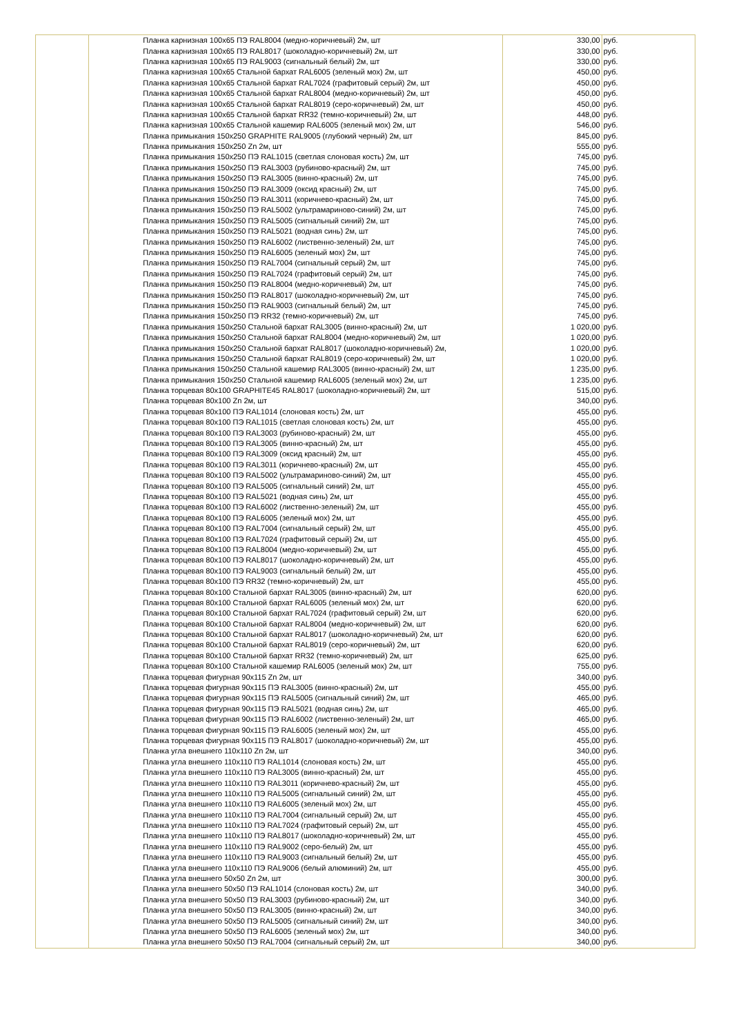| | | Планка карнизная 100х65 ПЭ RAL8004 (медно-коричневый) 2м, шт | 330,00 | руб. |
| | | Планка карнизная 100х65 ПЭ RAL8017 (шоколадно-коричневый) 2м, шт | 330,00 | руб. |
| | | Планка карнизная 100х65 ПЭ RAL9003 (сигнальный белый) 2м, шт | 330,00 | руб. |
| | | Планка карнизная 100х65 Стальной бархат RAL6005 (зеленый мох) 2м, шт | 450,00 | руб. |
| | | Планка карнизная 100х65 Стальной бархат RAL7024 (графитовый серый) 2м, шт | 450,00 | руб. |
| | | Планка карнизная 100х65 Стальной бархат RAL8004 (медно-коричневый) 2м, шт | 450,00 | руб. |
| | | Планка карнизная 100х65 Стальной бархат RAL8019 (серо-коричневый) 2м, шт | 450,00 | руб. |
| | | Планка карнизная 100х65 Стальной бархат RR32 (темно-коричневый) 2м, шт | 448,00 | руб. |
| | | Планка карнизная 100х65 Стальной кашемир RAL6005 (зеленый мох) 2м, шт | 546,00 | руб. |
| | | Планка примыкания 150х250 GRAPHITE RAL9005 (глубокий черный) 2м, шт | 845,00 | руб. |
| | | Планка примыкания 150х250 Zn 2м, шт | 555,00 | руб. |
| | | Планка примыкания 150х250 ПЭ RAL1015 (светлая слоновая кость) 2м, шт | 745,00 | руб. |
| | | Планка примыкания 150х250 ПЭ RAL3003 (рубиново-красный) 2м, шт | 745,00 | руб. |
| | | Планка примыкания 150х250 ПЭ RAL3005 (винно-красный) 2м, шт | 745,00 | руб. |
| | | Планка примыкания 150х250 ПЭ RAL3009 (оксид красный) 2м, шт | 745,00 | руб. |
| | | Планка примыкания 150х250 ПЭ RAL3011 (коричнево-красный) 2м, шт | 745,00 | руб. |
| | | Планка примыкания 150х250 ПЭ RAL5002 (ультрамариново-синий) 2м, шт | 745,00 | руб. |
| | | Планка примыкания 150х250 ПЭ RAL5005 (сигнальный синий) 2м, шт | 745,00 | руб. |
| | | Планка примыкания 150х250 ПЭ RAL5021 (водная синь) 2м, шт | 745,00 | руб. |
| | | Планка примыкания 150х250 ПЭ RAL6002 (лиственно-зеленый) 2м, шт | 745,00 | руб. |
| | | Планка примыкания 150х250 ПЭ RAL6005 (зеленый мох) 2м, шт | 745,00 | руб. |
| | | Планка примыкания 150х250 ПЭ RAL7004 (сигнальный серый) 2м, шт | 745,00 | руб. |
| | | Планка примыкания 150х250 ПЭ RAL7024 (графитовый серый) 2м, шт | 745,00 | руб. |
| | | Планка примыкания 150х250 ПЭ RAL8004 (медно-коричневый) 2м, шт | 745,00 | руб. |
| | | Планка примыкания 150х250 ПЭ RAL8017 (шоколадно-коричневый) 2м, шт | 745,00 | руб. |
| | | Планка примыкания 150х250 ПЭ RAL9003 (сигнальный белый) 2м, шт | 745,00 | руб. |
| | | Планка примыкания 150х250 ПЭ RR32 (темно-коричневый) 2м, шт | 745,00 | руб. |
| | | Планка примыкания 150х250 Стальной бархат RAL3005 (винно-красный) 2м, шт | 1 020,00 | руб. |
| | | Планка примыкания 150х250 Стальной бархат RAL8004 (медно-коричневый) 2м, шт | 1 020,00 | руб. |
| | | Планка примыкания 150х250 Стальной бархат RAL8017 (шоколадно-коричневый) 2м, | 1 020,00 | руб. |
| | | Планка примыкания 150х250 Стальной бархат RAL8019 (серо-коричневый) 2м, шт | 1 020,00 | руб. |
| | | Планка примыкания 150х250 Стальной кашемир RAL3005 (винно-красный) 2м, шт | 1 235,00 | руб. |
| | | Планка примыкания 150х250 Стальной кашемир RAL6005 (зеленый мох) 2м, шт | 1 235,00 | руб. |
| | | Планка торцевая 80х100 GRAPHITE45 RAL8017 (шоколадно-коричневый) 2м, шт | 515,00 | руб. |
| | | Планка торцевая 80х100 Zn 2м, шт | 340,00 | руб. |
| | | Планка торцевая 80х100 ПЭ RAL1014 (слоновая кость) 2м, шт | 455,00 | руб. |
| | | Планка торцевая 80х100 ПЭ RAL1015 (светлая слоновая кость) 2м, шт | 455,00 | руб. |
| | | Планка торцевая 80х100 ПЭ RAL3003 (рубиново-красный) 2м, шт | 455,00 | руб. |
| | | Планка торцевая 80х100 ПЭ RAL3005 (винно-красный) 2м, шт | 455,00 | руб. |
| | | Планка торцевая 80х100 ПЭ RAL3009 (оксид красный) 2м, шт | 455,00 | руб. |
| | | Планка торцевая 80х100 ПЭ RAL3011 (коричнево-красный) 2м, шт | 455,00 | руб. |
| | | Планка торцевая 80х100 ПЭ RAL5002 (ультрамариново-синий) 2м, шт | 455,00 | руб. |
| | | Планка торцевая 80х100 ПЭ RAL5005 (сигнальный синий) 2м, шт | 455,00 | руб. |
| | | Планка торцевая 80х100 ПЭ RAL5021 (водная синь) 2м, шт | 455,00 | руб. |
| | | Планка торцевая 80х100 ПЭ RAL6002 (лиственно-зеленый) 2м, шт | 455,00 | руб. |
| | | Планка торцевая 80х100 ПЭ RAL6005 (зеленый мох) 2м, шт | 455,00 | руб. |
| | | Планка торцевая 80х100 ПЭ RAL7004 (сигнальный серый) 2м, шт | 455,00 | руб. |
| | | Планка торцевая 80х100 ПЭ RAL7024 (графитовый серый) 2м, шт | 455,00 | руб. |
| | | Планка торцевая 80х100 ПЭ RAL8004 (медно-коричневый) 2м, шт | 455,00 | руб. |
| | | Планка торцевая 80х100 ПЭ RAL8017 (шоколадно-коричневый) 2м, шт | 455,00 | руб. |
| | | Планка торцевая 80х100 ПЭ RAL9003 (сигнальный белый) 2м, шт | 455,00 | руб. |
| | | Планка торцевая 80х100 ПЭ RR32 (темно-коричневый) 2м, шт | 455,00 | руб. |
| | | Планка торцевая 80х100 Стальной бархат RAL3005 (винно-красный) 2м, шт | 620,00 | руб. |
| | | Планка торцевая 80х100 Стальной бархат RAL6005 (зеленый мох) 2м, шт | 620,00 | руб. |
| | | Планка торцевая 80х100 Стальной бархат RAL7024 (графитовый серый) 2м, шт | 620,00 | руб. |
| | | Планка торцевая 80х100 Стальной бархат RAL8004 (медно-коричневый) 2м, шт | 620,00 | руб. |
| | | Планка торцевая 80х100 Стальной бархат RAL8017 (шоколадно-коричневый) 2м, шт | 620,00 | руб. |
| | | Планка торцевая 80х100 Стальной бархат RAL8019 (серо-коричневый) 2м, шт | 620,00 | руб. |
| | | Планка торцевая 80х100 Стальной бархат RR32 (темно-коричневый) 2м, шт | 625,00 | руб. |
| | | Планка торцевая 80х100 Стальной кашемир RAL6005 (зеленый мох) 2м, шт | 755,00 | руб. |
| | | Планка торцевая фигурная 90х115 Zn 2м, шт | 340,00 | руб. |
| | | Планка торцевая фигурная 90х115 ПЭ RAL3005 (винно-красный) 2м, шт | 455,00 | руб. |
| | | Планка торцевая фигурная 90х115 ПЭ RAL5005 (сигнальный синий) 2м, шт | 465,00 | руб. |
| | | Планка торцевая фигурная 90х115 ПЭ RAL5021 (водная синь) 2м, шт | 465,00 | руб. |
| | | Планка торцевая фигурная 90х115 ПЭ RAL6002 (лиственно-зеленый) 2м, шт | 465,00 | руб. |
| | | Планка торцевая фигурная 90х115 ПЭ RAL6005 (зеленый мох) 2м, шт | 455,00 | руб. |
| | | Планка торцевая фигурная 90х115 ПЭ RAL8017 (шоколадно-коричневый) 2м, шт | 455,00 | руб. |
| | | Планка угла внешнего 110х110 Zn 2м, шт | 340,00 | руб. |
| | | Планка угла внешнего 110х110 ПЭ RAL1014 (слоновая кость) 2м, шт | 455,00 | руб. |
| | | Планка угла внешнего 110х110 ПЭ RAL3005 (винно-красный) 2м, шт | 455,00 | руб. |
| | | Планка угла внешнего 110х110 ПЭ RAL3011 (коричнево-красный) 2м, шт | 455,00 | руб. |
| | | Планка угла внешнего 110х110 ПЭ RAL5005 (сигнальный синий) 2м, шт | 455,00 | руб. |
| | | Планка угла внешнего 110х110 ПЭ RAL6005 (зеленый мох) 2м, шт | 455,00 | руб. |
| | | Планка угла внешнего 110х110 ПЭ RAL7004 (сигнальный серый) 2м, шт | 455,00 | руб. |
| | | Планка угла внешнего 110х110 ПЭ RAL7024 (графитовый серый) 2м, шт | 455,00 | руб. |
| | | Планка угла внешнего 110х110 ПЭ RAL8017 (шоколадно-коричневый) 2м, шт | 455,00 | руб. |
| | | Планка угла внешнего 110х110 ПЭ RAL9002 (серо-белый) 2м, шт | 455,00 | руб. |
| | | Планка угла внешнего 110х110 ПЭ RAL9003 (сигнальный белый) 2м, шт | 455,00 | руб. |
| | | Планка угла внешнего 110х110 ПЭ RAL9006 (белый алюминий) 2м, шт | 455,00 | руб. |
| | | Планка угла внешнего 50х50 Zn 2м, шт | 300,00 | руб. |
| | | Планка угла внешнего 50х50 ПЭ RAL1014 (слоновая кость) 2м, шт | 340,00 | руб. |
| | | Планка угла внешнего 50х50 ПЭ RAL3003 (рубиново-красный) 2м, шт | 340,00 | руб. |
| | | Планка угла внешнего 50х50 ПЭ RAL3005 (винно-красный) 2м, шт | 340,00 | руб. |
| | | Планка угла внешнего 50х50 ПЭ RAL5005 (сигнальный синий) 2м, шт | 340,00 | руб. |
| | | Планка угла внешнего 50х50 ПЭ RAL6005 (зеленый мох) 2м, шт | 340,00 | руб. |
| | | Планка угла внешнего 50х50 ПЭ RAL7004 (сигнальный серый) 2м, шт | 340,00 | руб. |